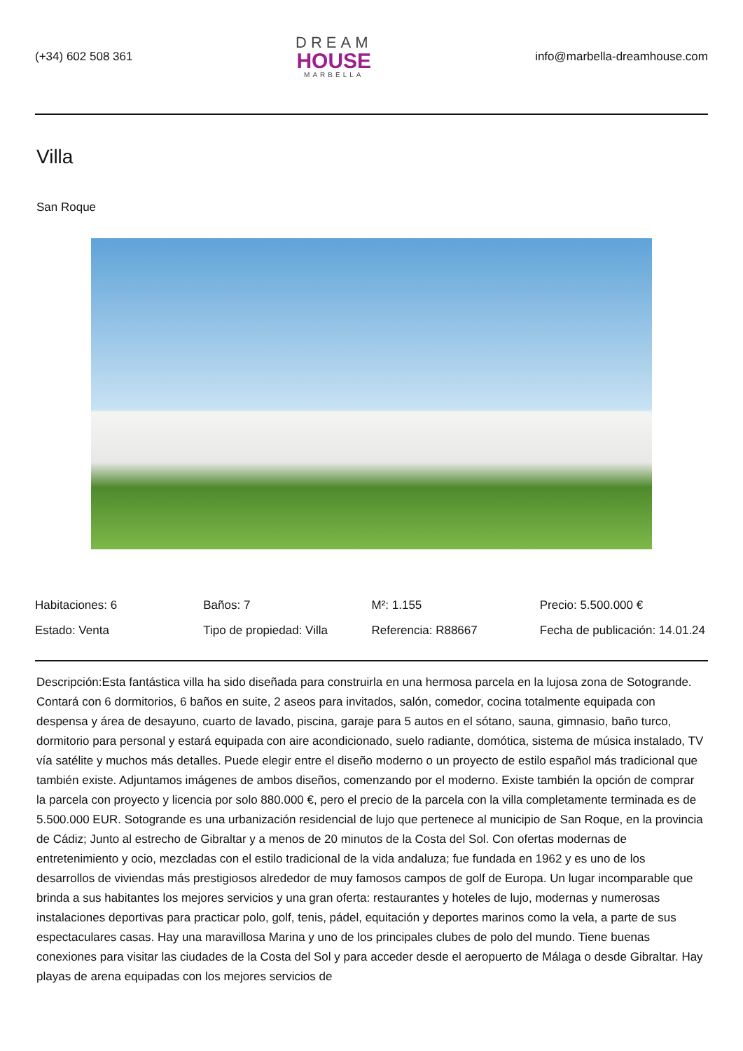(+34) 602 508 361
DREAM
HOUSE
MARBELLA
info@marbella-dreamhouse.com
Villa
San Roque
| Habitaciones: 6 | Baños: 7 | M²: 1.155 | Precio: 5.500.000 € |
| Estado: Venta | Tipo de propiedad: Villa | Referencia: R88667 | Fecha de publicación: 14.01.24 |
Descripción:Esta fantástica villa ha sido diseñada para construirla en una hermosa parcela en la lujosa zona de Sotogrande. Contará con 6 dormitorios, 6 baños en suite, 2 aseos para invitados, salón, comedor, cocina totalmente equipada con despensa y área de desayuno, cuarto de lavado, piscina, garaje para 5 autos en el sótano, sauna, gimnasio, baño turco, dormitorio para personal y estará equipada con aire acondicionado, suelo radiante, domótica, sistema de música instalado, TV vía satélite y muchos más detalles. Puede elegir entre el diseño moderno o un proyecto de estilo español más tradicional que también existe. Adjuntamos imágenes de ambos diseños, comenzando por el moderno. Existe también la opción de comprar la parcela con proyecto y licencia por solo 880.000 €, pero el precio de la parcela con la villa completamente terminada es de 5.500.000 EUR. Sotogrande es una urbanización residencial de lujo que pertenece al municipio de San Roque, en la provincia de Cádiz; Junto al estrecho de Gibraltar y a menos de 20 minutos de la Costa del Sol. Con ofertas modernas de entretenimiento y ocio, mezcladas con el estilo tradicional de la vida andaluza; fue fundada en 1962 y es uno de los desarrollos de viviendas más prestigiosos alrededor de muy famosos campos de golf de Europa. Un lugar incomparable que brinda a sus habitantes los mejores servicios y una gran oferta: restaurantes y hoteles de lujo, modernas y numerosas instalaciones deportivas para practicar polo, golf, tenis, pádel, equitación y deportes marinos como la vela, a parte de sus espectaculares casas. Hay una maravillosa Marina y uno de los principales clubes de polo del mundo. Tiene buenas conexiones para visitar las ciudades de la Costa del Sol y para acceder desde el aeropuerto de Málaga o desde Gibraltar. Hay playas de arena equipadas con los mejores servicios de